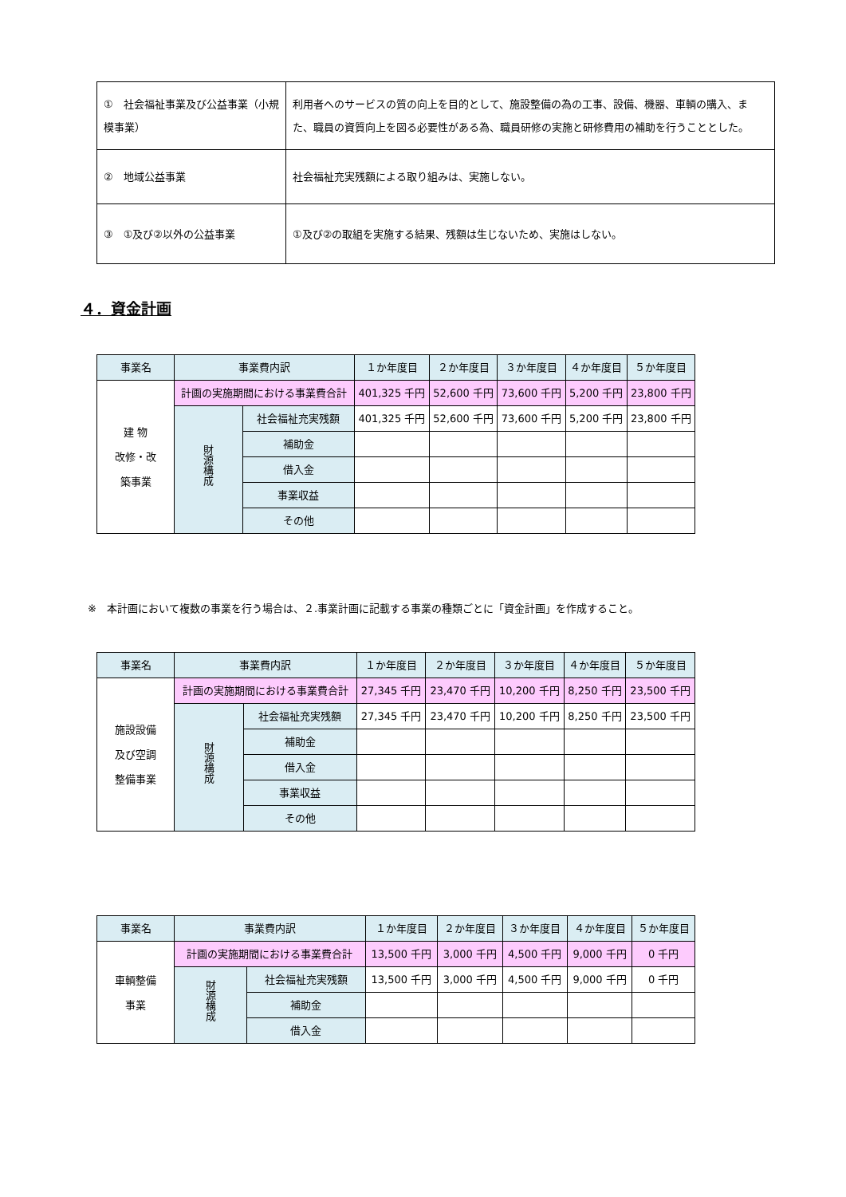| ① 社会福祉事業及び公益事業（小規模事業） | 利用者へのサービスの質の向上を目的として、施設整備の為の工事、設備、機器、車輌の購入、また、職員の資質向上を図る必要性がある為、職員研修の実施と研修費用の補助を行うこととした。 |
| ② 地域公益事業 | 社会福祉充実残額による取り組みは、実施しない。 |
| ③ ①及び②以外の公益事業 | ①及び②の取組を実施する結果、残額は生じないため、実施はしない。 |
４．資金計画
| 事業名 | 事業費内訳 | | １か年度目 | ２か年度目 | ３か年度目 | ４か年度目 | ５か年度目 |
| --- | --- | --- | --- | --- | --- | --- | --- |
| 建 物 改修・改 築事業 | 計画の実施期間における事業費合計 | | 401,325 千円 | 52,600 千円 | 73,600 千円 | 5,200 千円 | 23,800 千円 |
| | 財源構成 | 社会福祉充実残額 | 401,325 千円 | 52,600 千円 | 73,600 千円 | 5,200 千円 | 23,800 千円 |
| | | 補助金 | | | | | |
| | | 借入金 | | | | | |
| | | 事業収益 | | | | | |
| | | その他 | | | | | |
※　本計画において複数の事業を行う場合は、２.事業計画に記載する事業の種類ごとに「資金計画」を作成すること。
| 事業名 | 事業費内訳 | | １か年度目 | ２か年度目 | ３か年度目 | ４か年度目 | ５か年度目 |
| --- | --- | --- | --- | --- | --- | --- | --- |
| 施設設備 及び空調 整備事業 | 計画の実施期間における事業費合計 | | 27,345 千円 | 23,470 千円 | 10,200 千円 | 8,250 千円 | 23,500 千円 |
| | 財源構成 | 社会福祉充実残額 | 27,345 千円 | 23,470 千円 | 10,200 千円 | 8,250 千円 | 23,500 千円 |
| | | 補助金 | | | | | |
| | | 借入金 | | | | | |
| | | 事業収益 | | | | | |
| | | その他 | | | | | |
| 事業名 | 事業費内訳 | | １か年度目 | ２か年度目 | ３か年度目 | ４か年度目 | ５か年度目 |
| --- | --- | --- | --- | --- | --- | --- | --- |
| 車輌整備 事業 | 計画の実施期間における事業費合計 | | 13,500 千円 | 3,000 千円 | 4,500 千円 | 9,000 千円 | 0 千円 |
| | 財源構成 | 社会福祉充実残額 | 13,500 千円 | 3,000 千円 | 4,500 千円 | 9,000 千円 | 0 千円 |
| | | 補助金 | | | | | |
| | | 借入金 | | | | | |